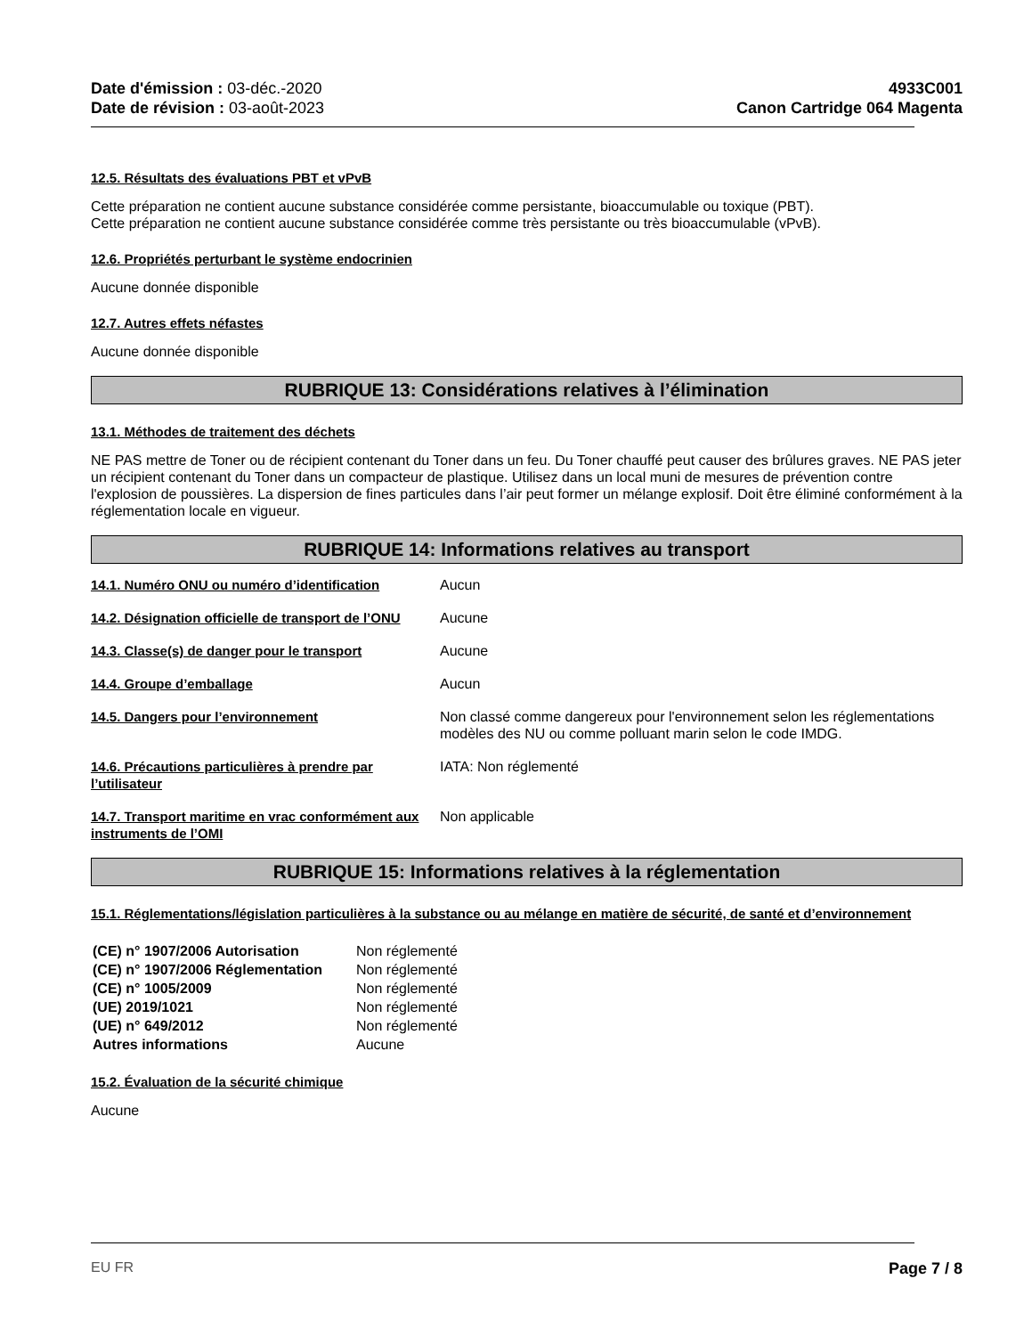Date d'émission : 03-déc.-2020
Date de révision : 03-août-2023
4933C001
Canon Cartridge 064 Magenta
12.5. Résultats des évaluations PBT et vPvB
Cette préparation ne contient aucune substance considérée comme persistante, bioaccumulable ou toxique (PBT).
Cette préparation ne contient aucune substance considérée comme très persistante ou très bioaccumulable (vPvB).
12.6. Propriétés perturbant le système endocrinien
Aucune donnée disponible
12.7. Autres effets néfastes
Aucune donnée disponible
RUBRIQUE 13: Considérations relatives à l’élimination
13.1. Méthodes de traitement des déchets
NE PAS mettre de Toner ou de récipient contenant du Toner dans un feu. Du Toner chauffé peut causer des brûlures graves. NE PAS jeter un récipient contenant du Toner dans un compacteur de plastique. Utilisez dans un local muni de mesures de prévention contre l'explosion de poussières. La dispersion de fines particules dans l’air peut former un mélange explosif. Doit être éliminé conformément à la réglementation locale en vigueur.
RUBRIQUE 14: Informations relatives au transport
| 14.1. Numéro ONU ou numéro d’identification | Aucun |
| 14.2. Désignation officielle de transport de l’ONU | Aucune |
| 14.3. Classe(s) de danger pour le transport | Aucune |
| 14.4. Groupe d’emballage | Aucun |
| 14.5. Dangers pour l’environnement | Non classé comme dangereux pour l'environnement selon les réglementations modèles des NU ou comme polluant marin selon le code IMDG. |
| 14.6. Précautions particulières à prendre par l’utilisateur | IATA: Non réglementé |
| 14.7. Transport maritime en vrac conformément aux instruments de l’OMI | Non applicable |
RUBRIQUE 15: Informations relatives à la réglementation
15.1. Réglementations/législation particulières à la substance ou au mélange en matière de sécurité, de santé et d’environnement
| (CE) n° 1907/2006 Autorisation | Non réglementé |
| (CE) n° 1907/2006 Réglementation | Non réglementé |
| (CE) n° 1005/2009 | Non réglementé |
| (UE) 2019/1021 | Non réglementé |
| (UE) n° 649/2012 | Non réglementé |
| Autres informations | Aucune |
15.2. Évaluation de la sécurité chimique
Aucune
EU FR Page 7 / 8